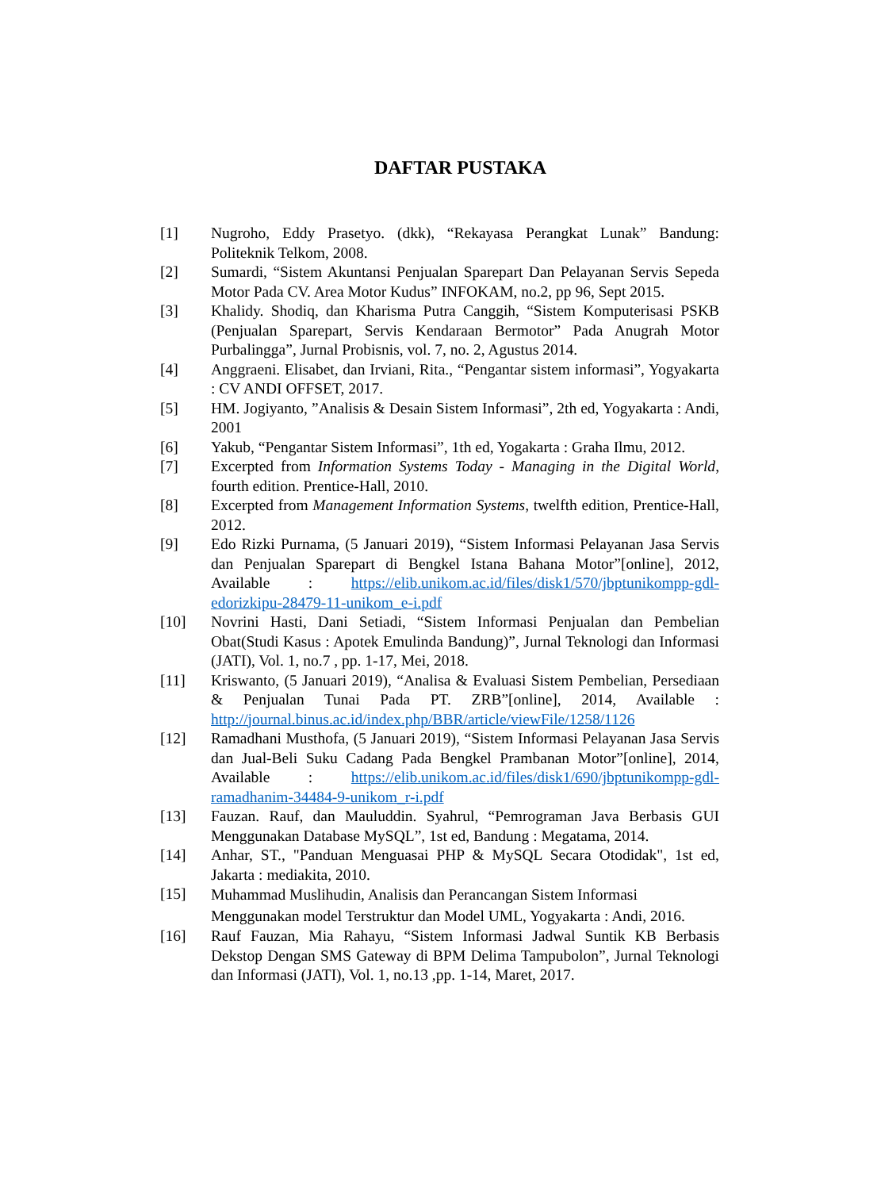DAFTAR PUSTAKA
[1] Nugroho, Eddy Prasetyo. (dkk), “Rekayasa Perangkat Lunak” Bandung: Politeknik Telkom, 2008.
[2] Sumardi, “Sistem Akuntansi Penjualan Sparepart Dan Pelayanan Servis Sepeda Motor Pada CV. Area Motor Kudus” INFOKAM, no.2, pp 96, Sept 2015.
[3] Khalidy. Shodiq, dan Kharisma Putra Canggih, “Sistem Komputerisasi PSKB (Penjualan Sparepart, Servis Kendaraan Bermotor” Pada Anugrah Motor Purbalingga”, Jurnal Probisnis, vol. 7, no. 2, Agustus 2014.
[4] Anggraeni. Elisabet, dan Irviani, Rita., “Pengantar sistem informasi”, Yogyakarta : CV ANDI OFFSET, 2017.
[5] HM. Jogiyanto, ”Analisis & Desain Sistem Informasi”, 2th ed, Yogyakarta : Andi, 2001
[6] Yakub, “Pengantar Sistem Informasi”, 1th ed, Yogakarta : Graha Ilmu, 2012.
[7] Excerpted from Information Systems Today - Managing in the Digital World, fourth edition. Prentice-Hall, 2010.
[8] Excerpted from Management Information Systems, twelfth edition, Prentice-Hall, 2012.
[9] Edo Rizki Purnama, (5 Januari 2019), “Sistem Informasi Pelayanan Jasa Servis dan Penjualan Sparepart di Bengkel Istana Bahana Motor”[online], 2012, Available : https://elib.unikom.ac.id/files/disk1/570/jbptunikompp-gdl-edorizkipu-28479-11-unikom_e-i.pdf
[10] Novrini Hasti, Dani Setiadi, “Sistem Informasi Penjualan dan Pembelian Obat(Studi Kasus : Apotek Emulinda Bandung)”, Jurnal Teknologi dan Informasi (JATI), Vol. 1, no.7 , pp. 1-17, Mei, 2018.
[11] Kriswanto, (5 Januari 2019), “Analisa & Evaluasi Sistem Pembelian, Persediaan & Penjualan Tunai Pada PT. ZRB”[online], 2014, Available : http://journal.binus.ac.id/index.php/BBR/article/viewFile/1258/1126
[12] Ramadhani Musthofa, (5 Januari 2019), “Sistem Informasi Pelayanan Jasa Servis dan Jual-Beli Suku Cadang Pada Bengkel Prambanan Motor”[online], 2014, Available : https://elib.unikom.ac.id/files/disk1/690/jbptunikompp-gdl-ramadhanim-34484-9-unikom_r-i.pdf
[13] Fauzan. Rauf, dan Mauluddin. Syahrul, “Pemrograman Java Berbasis GUI Menggunakan Database MySQL”, 1st ed, Bandung : Megatama, 2014.
[14] Anhar, ST., "Panduan Menguasai PHP & MySQL Secara Otodidak", 1st ed, Jakarta : mediakita, 2010.
[15]
Muhammad Muslihudin, Analisis dan Perancangan Sistem Informasi Menggunakan model Terstruktur dan Model UML, Yogyakarta : Andi, 2016.
[16] Rauf Fauzan, Mia Rahayu, “Sistem Informasi Jadwal Suntik KB Berbasis Dekstop Dengan SMS Gateway di BPM Delima Tampubolon”, Jurnal Teknologi dan Informasi (JATI), Vol. 1, no.13 ,pp. 1-14, Maret, 2017.